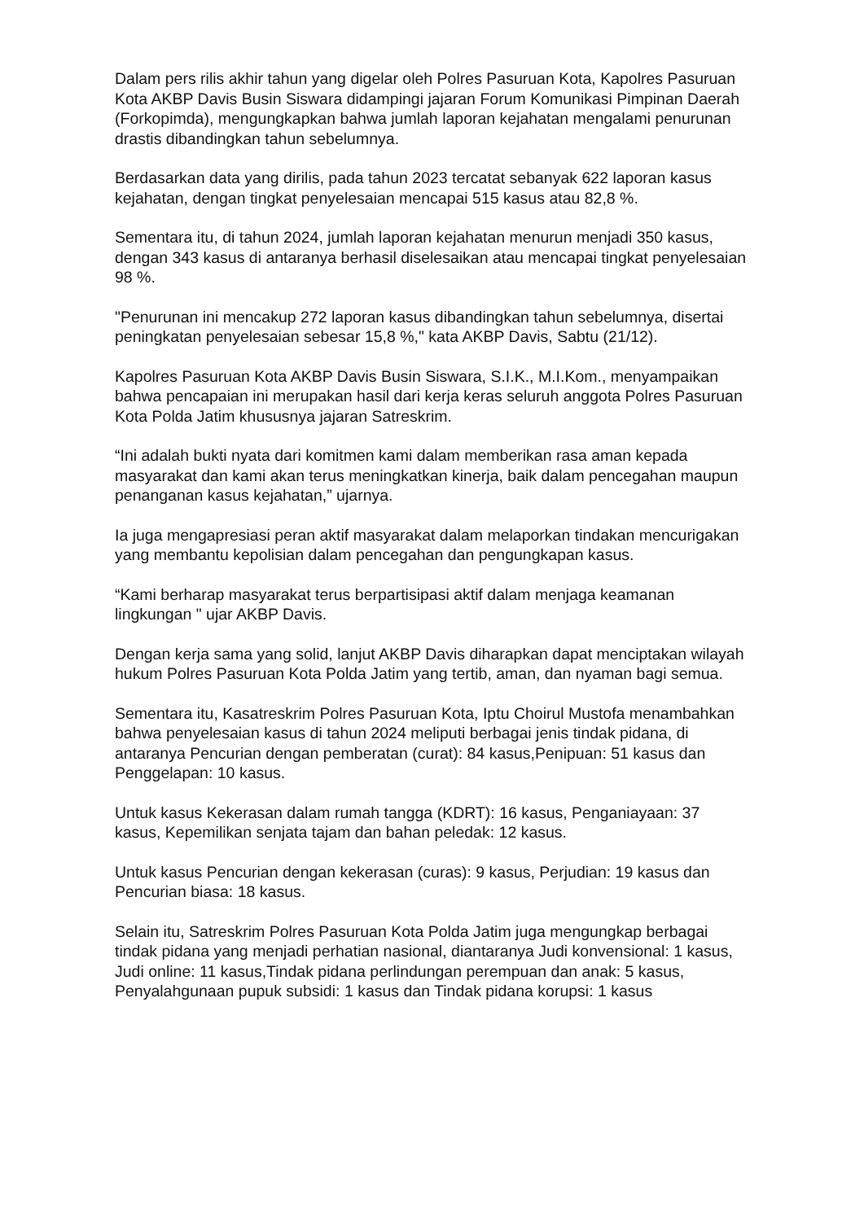Dalam pers rilis akhir tahun yang digelar oleh Polres Pasuruan Kota, Kapolres Pasuruan Kota AKBP Davis Busin Siswara didampingi jajaran Forum Komunikasi Pimpinan Daerah (Forkopimda), mengungkapkan bahwa jumlah laporan kejahatan mengalami penurunan drastis dibandingkan tahun sebelumnya.
Berdasarkan data yang dirilis, pada tahun 2023 tercatat sebanyak 622 laporan kasus kejahatan, dengan tingkat penyelesaian mencapai 515 kasus atau 82,8 %.
Sementara itu, di tahun 2024, jumlah laporan kejahatan menurun menjadi 350 kasus, dengan 343 kasus di antaranya berhasil diselesaikan atau mencapai tingkat penyelesaian 98 %.
"Penurunan ini mencakup 272 laporan kasus dibandingkan tahun sebelumnya, disertai peningkatan penyelesaian sebesar 15,8 %," kata AKBP Davis, Sabtu (21/12).
Kapolres Pasuruan Kota AKBP Davis Busin Siswara, S.I.K., M.I.Kom., menyampaikan bahwa pencapaian ini merupakan hasil dari kerja keras seluruh anggota Polres Pasuruan Kota Polda Jatim khususnya jajaran Satreskrim.
“Ini adalah bukti nyata dari komitmen kami dalam memberikan rasa aman kepada masyarakat dan kami akan terus meningkatkan kinerja, baik dalam pencegahan maupun penanganan kasus kejahatan,” ujarnya.
Ia juga mengapresiasi peran aktif masyarakat dalam melaporkan tindakan mencurigakan yang membantu kepolisian dalam pencegahan dan pengungkapan kasus.
“Kami berharap masyarakat terus berpartisipasi aktif dalam menjaga keamanan lingkungan " ujar AKBP Davis.
Dengan kerja sama yang solid, lanjut AKBP Davis diharapkan dapat menciptakan wilayah hukum Polres Pasuruan Kota Polda Jatim yang tertib, aman, dan nyaman bagi semua.
Sementara itu, Kasatreskrim Polres Pasuruan Kota, Iptu Choirul Mustofa menambahkan bahwa penyelesaian kasus di tahun 2024 meliputi berbagai jenis tindak pidana, di antaranya Pencurian dengan pemberatan (curat): 84 kasus,Penipuan: 51 kasus dan Penggelapan: 10 kasus.
Untuk kasus Kekerasan dalam rumah tangga (KDRT): 16 kasus, Penganiayaan: 37 kasus, Kepemilikan senjata tajam dan bahan peledak: 12 kasus.
Untuk kasus Pencurian dengan kekerasan (curas): 9 kasus, Perjudian: 19 kasus dan Pencurian biasa: 18 kasus.
Selain itu, Satreskrim Polres Pasuruan Kota Polda Jatim juga mengungkap berbagai tindak pidana yang menjadi perhatian nasional, diantaranya Judi konvensional: 1 kasus, Judi online: 11 kasus,Tindak pidana perlindungan perempuan dan anak: 5 kasus, Penyalahgunaan pupuk subsidi: 1 kasus dan Tindak pidana korupsi: 1 kasus